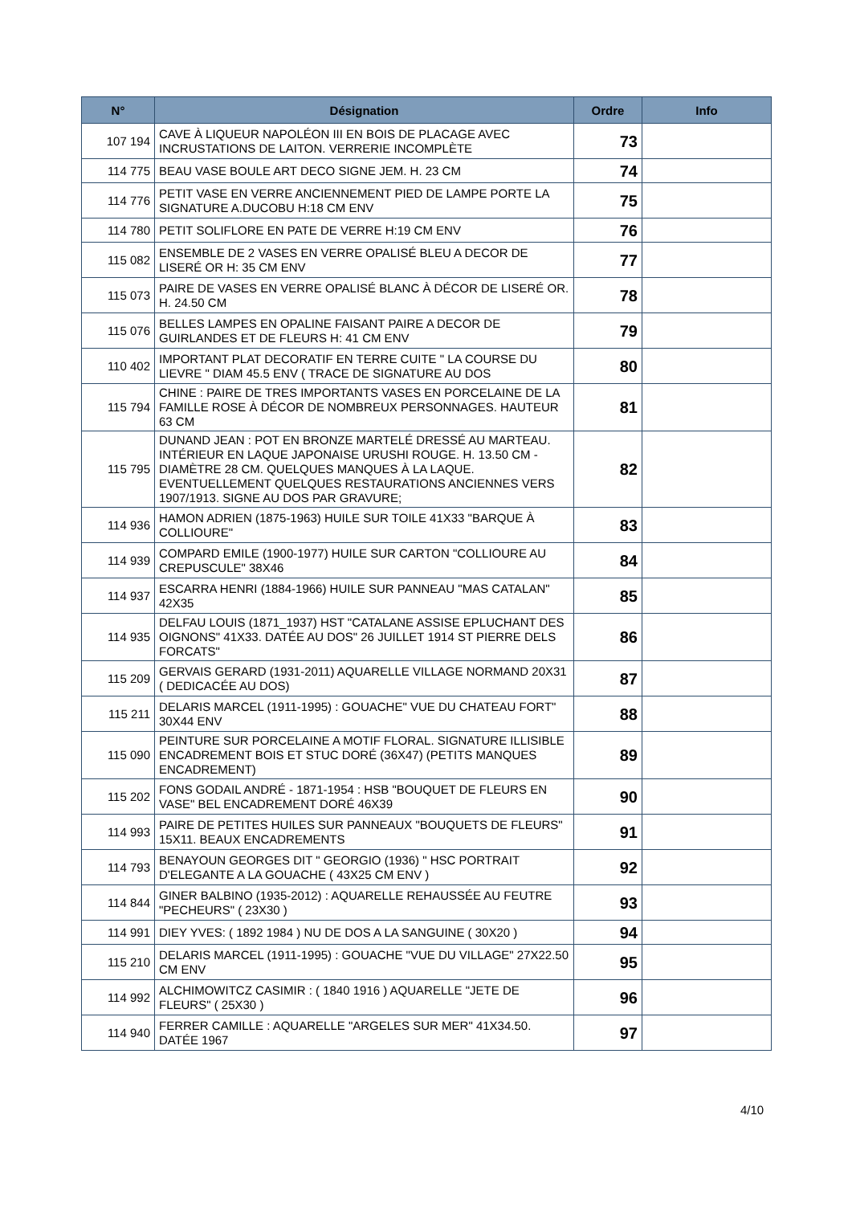| N° | Désignation | Ordre | Info |
| --- | --- | --- | --- |
| 107 194 | CAVE À LIQUEUR NAPOLÉON III EN BOIS DE PLACAGE AVEC INCRUSTATIONS DE LAITON. VERRERIE INCOMPLÈTE | 73 | |
| 114 775 | BEAU VASE BOULE ART DECO SIGNE JEM. H. 23 CM | 74 | |
| 114 776 | PETIT VASE EN VERRE ANCIENNEMENT PIED DE LAMPE PORTE LA SIGNATURE A.DUCOBU H:18 CM ENV | 75 | |
| 114 780 | PETIT SOLIFLORE EN PATE DE VERRE H:19 CM ENV | 76 | |
| 115 082 | ENSEMBLE DE 2 VASES EN VERRE OPALISÉ BLEU A DECOR DE LISERÉ OR H: 35 CM ENV | 77 | |
| 115 073 | PAIRE DE VASES EN VERRE OPALISÉ BLANC À DÉCOR DE LISERÉ OR. H. 24.50 CM | 78 | |
| 115 076 | BELLES LAMPES EN OPALINE FAISANT PAIRE A DECOR DE GUIRLANDES ET DE FLEURS H: 41 CM ENV | 79 | |
| 110 402 | IMPORTANT PLAT DECORATIF EN TERRE CUITE " LA COURSE DU LIEVRE " DIAM 45.5 ENV ( TRACE DE SIGNATURE AU DOS | 80 | |
| 115 794 | CHINE : PAIRE DE TRES IMPORTANTS VASES EN PORCELAINE DE LA FAMILLE ROSE À DÉCOR DE NOMBREUX PERSONNAGES. HAUTEUR 63 CM | 81 | |
| 115 795 | DUNAND JEAN : POT EN BRONZE MARTELÉ DRESSÉ AU MARTEAU. INTÉRIEUR EN LAQUE JAPONAISE URUSHI ROUGE. H. 13.50 CM - DIAMÈTRE 28 CM. QUELQUES MANQUES À LA LAQUE. EVENTUELLEMENT QUELQUES RESTAURATIONS ANCIENNES VERS 1907/1913. SIGNE AU DOS PAR GRAVURE; | 82 | |
| 114 936 | HAMON ADRIEN (1875-1963) HUILE SUR TOILE 41X33 "BARQUE À COLLIOURE" | 83 | |
| 114 939 | COMPARD EMILE (1900-1977) HUILE SUR CARTON "COLLIOURE AU CREPUSCULE" 38X46 | 84 | |
| 114 937 | ESCARRA HENRI (1884-1966) HUILE SUR PANNEAU "MAS CATALAN" 42X35 | 85 | |
| 114 935 | DELFAU LOUIS (1871_1937) HST "CATALANE ASSISE EPLUCHANT DES OIGNONS" 41X33. DATÉE AU DOS" 26 JUILLET 1914 ST PIERRE DELS FORCATS" | 86 | |
| 115 209 | GERVAIS GERARD (1931-2011) AQUARELLE VILLAGE NORMAND 20X31 ( DEDICACÉE AU DOS) | 87 | |
| 115 211 | DELARIS MARCEL (1911-1995) : GOUACHE" VUE DU CHATEAU FORT" 30X44 ENV | 88 | |
| 115 090 | PEINTURE SUR PORCELAINE A MOTIF FLORAL. SIGNATURE ILLISIBLE ENCADREMENT BOIS ET STUC DORÉ (36X47) (PETITS MANQUES ENCADREMENT) | 89 | |
| 115 202 | FONS GODAIL ANDRÉ - 1871-1954 : HSB "BOUQUET DE FLEURS EN VASE" BEL ENCADREMENT DORÉ 46X39 | 90 | |
| 114 993 | PAIRE DE PETITES HUILES SUR PANNEAUX "BOUQUETS DE FLEURS" 15X11. BEAUX ENCADREMENTS | 91 | |
| 114 793 | BENAYOUN GEORGES DIT " GEORGIO (1936) " HSC PORTRAIT D'ELEGANTE A LA GOUACHE ( 43X25 CM ENV ) | 92 | |
| 114 844 | GINER BALBINO (1935-2012) : AQUARELLE REHAUSSÉE AU FEUTRE "PECHEURS" ( 23X30 ) | 93 | |
| 114 991 | DIEY YVES: ( 1892 1984 ) NU DE DOS A LA SANGUINE ( 30X20 ) | 94 | |
| 115 210 | DELARIS MARCEL (1911-1995) : GOUACHE "VUE DU VILLAGE" 27X22.50 CM ENV | 95 | |
| 114 992 | ALCHIMOWITCZ CASIMIR : ( 1840 1916 ) AQUARELLE "JETE DE FLEURS" ( 25X30 ) | 96 | |
| 114 940 | FERRER CAMILLE : AQUARELLE "ARGELES SUR MER" 41X34.50. DATÉE 1967 | 97 | |
4/10